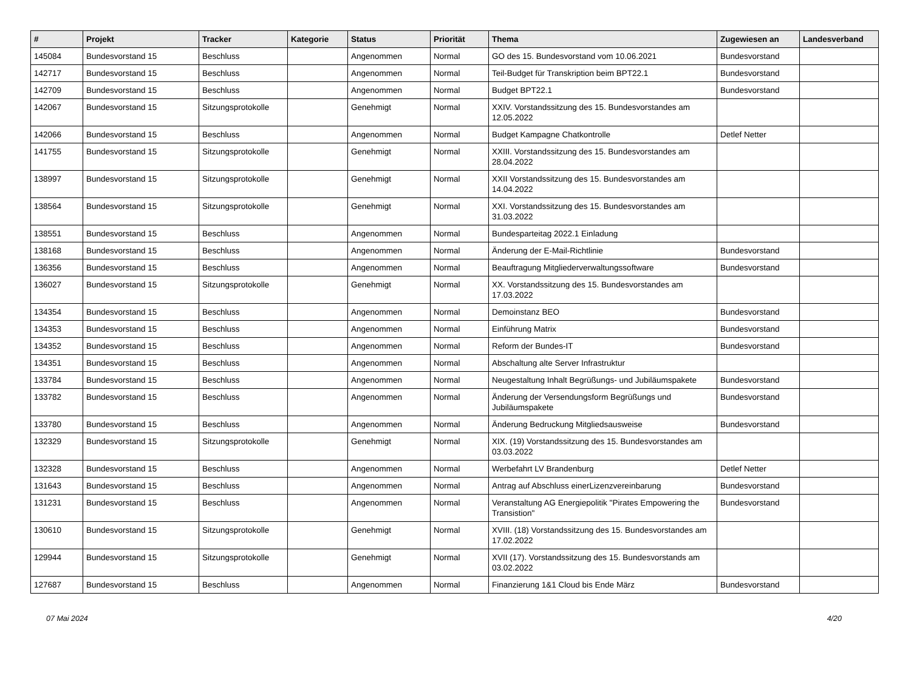| # | Projekt | Tracker | Kategorie | Status | Priorität | Thema | Zugewiesen an | Landesverband |
| --- | --- | --- | --- | --- | --- | --- | --- | --- |
| 145084 | Bundesvorstand 15 | Beschluss | | Angenommen | Normal | GO des 15. Bundesvorstand vom 10.06.2021 | Bundesvorstand | |
| 142717 | Bundesvorstand 15 | Beschluss | | Angenommen | Normal | Teil-Budget für Transkription beim BPT22.1 | Bundesvorstand | |
| 142709 | Bundesvorstand 15 | Beschluss | | Angenommen | Normal | Budget BPT22.1 | Bundesvorstand | |
| 142067 | Bundesvorstand 15 | Sitzungsprotokolle | | Genehmigt | Normal | XXIV. Vorstandssitzung des 15. Bundesvorstandes am 12.05.2022 | | |
| 142066 | Bundesvorstand 15 | Beschluss | | Angenommen | Normal | Budget Kampagne Chatkontrolle | Detlef Netter | |
| 141755 | Bundesvorstand 15 | Sitzungsprotokolle | | Genehmigt | Normal | XXIII. Vorstandssitzung des 15. Bundesvorstandes am 28.04.2022 | | |
| 138997 | Bundesvorstand 15 | Sitzungsprotokolle | | Genehmigt | Normal | XXII Vorstandssitzung des 15. Bundesvorstandes am 14.04.2022 | | |
| 138564 | Bundesvorstand 15 | Sitzungsprotokolle | | Genehmigt | Normal | XXI. Vorstandssitzung des 15. Bundesvorstandes am 31.03.2022 | | |
| 138551 | Bundesvorstand 15 | Beschluss | | Angenommen | Normal | Bundesparteitag 2022.1 Einladung | | |
| 138168 | Bundesvorstand 15 | Beschluss | | Angenommen | Normal | Änderung der E-Mail-Richtlinie | Bundesvorstand | |
| 136356 | Bundesvorstand 15 | Beschluss | | Angenommen | Normal | Beauftragung Mitgliederverwaltungssoftware | Bundesvorstand | |
| 136027 | Bundesvorstand 15 | Sitzungsprotokolle | | Genehmigt | Normal | XX. Vorstandssitzung des 15. Bundesvorstandes am 17.03.2022 | | |
| 134354 | Bundesvorstand 15 | Beschluss | | Angenommen | Normal | Demoinstanz BEO | Bundesvorstand | |
| 134353 | Bundesvorstand 15 | Beschluss | | Angenommen | Normal | Einführung Matrix | Bundesvorstand | |
| 134352 | Bundesvorstand 15 | Beschluss | | Angenommen | Normal | Reform der Bundes-IT | Bundesvorstand | |
| 134351 | Bundesvorstand 15 | Beschluss | | Angenommen | Normal | Abschaltung alte Server Infrastruktur | | |
| 133784 | Bundesvorstand 15 | Beschluss | | Angenommen | Normal | Neugestaltung Inhalt Begrüßungs- und Jubiläumspakete | Bundesvorstand | |
| 133782 | Bundesvorstand 15 | Beschluss | | Angenommen | Normal | Änderung der Versendungsform Begrüßungs und Jubiläumspakete | Bundesvorstand | |
| 133780 | Bundesvorstand 15 | Beschluss | | Angenommen | Normal | Änderung Bedruckung Mitgliedsausweise | Bundesvorstand | |
| 132329 | Bundesvorstand 15 | Sitzungsprotokolle | | Genehmigt | Normal | XIX. (19) Vorstandssitzung des 15. Bundesvorstandes am 03.03.2022 | | |
| 132328 | Bundesvorstand 15 | Beschluss | | Angenommen | Normal | Werbefahrt LV Brandenburg | Detlef Netter | |
| 131643 | Bundesvorstand 15 | Beschluss | | Angenommen | Normal | Antrag auf Abschluss einerLizenzvereinbarung | Bundesvorstand | |
| 131231 | Bundesvorstand 15 | Beschluss | | Angenommen | Normal | Veranstaltung AG Energiepolitik "Pirates Empowering the Transistion" | Bundesvorstand | |
| 130610 | Bundesvorstand 15 | Sitzungsprotokolle | | Genehmigt | Normal | XVIII. (18) Vorstandssitzung des 15. Bundesvorstandes am 17.02.2022 | | |
| 129944 | Bundesvorstand 15 | Sitzungsprotokolle | | Genehmigt | Normal | XVII (17). Vorstandssitzung des 15. Bundesvorstands am 03.02.2022 | | |
| 127687 | Bundesvorstand 15 | Beschluss | | Angenommen | Normal | Finanzierung 1&1 Cloud bis Ende März | Bundesvorstand | |
07 Mai 2024 4/20